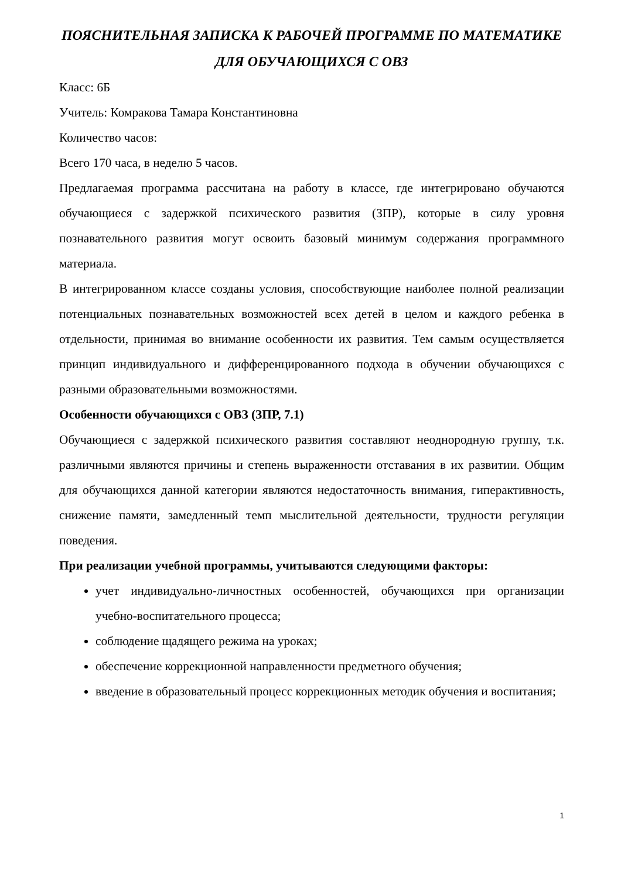ПОЯСНИТЕЛЬНАЯ ЗАПИСКА К РАБОЧЕЙ ПРОГРАММЕ ПО МАТЕМАТИКЕ ДЛЯ ОБУЧАЮЩИХСЯ С ОВЗ
Класс: 6Б
Учитель: Комракова Тамара Константиновна
Количество часов:
Всего 170 часа, в неделю 5 часов.
Предлагаемая программа рассчитана на работу в классе, где интегрировано обучаются обучающиеся с задержкой психического развития (ЗПР), которые в силу уровня познавательного развития могут освоить базовый минимум содержания программного материала.
В интегрированном классе созданы условия, способствующие наиболее полной реализации потенциальных познавательных возможностей всех детей в целом и каждого ребенка в отдельности, принимая во внимание особенности их развития. Тем самым осуществляется принцип индивидуального и дифференцированного подхода в обучении обучающихся с разными образовательными возможностями.
Особенности обучающихся с ОВЗ (ЗПР, 7.1)
Обучающиеся с задержкой психического развития составляют неоднородную группу, т.к. различными являются причины и степень выраженности отставания в их развитии. Общим для обучающихся данной категории являются недостаточность внимания, гиперактивность, снижение памяти, замедленный темп мыслительной деятельности, трудности регуляции поведения.
При реализации учебной программы, учитываются следующими факторы:
учет индивидуально-личностных особенностей, обучающихся при организации учебно-воспитательного процесса;
соблюдение щадящего режима на уроках;
обеспечение коррекционной направленности предметного обучения;
введение в образовательный процесс коррекционных методик обучения и воспитания;
1